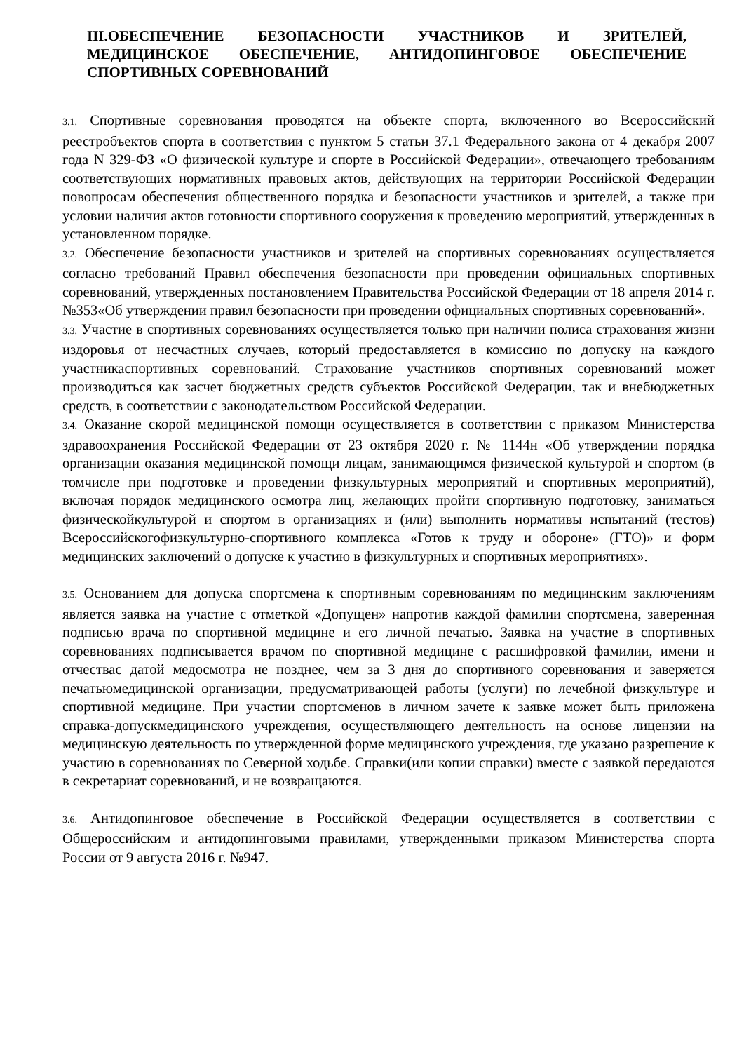III.ОБЕСПЕЧЕНИЕ БЕЗОПАСНОСТИ УЧАСТНИКОВ И ЗРИТЕЛЕЙ, МЕДИЦИНСКОЕ ОБЕСПЕЧЕНИЕ, АНТИДОПИНГОВОЕ ОБЕСПЕЧЕНИЕ СПОРТИВНЫХ СОРЕВНОВАНИЙ
3.1. Спортивные соревнования проводятся на объекте спорта, включенного во Всероссийский реестробъектов спорта в соответствии с пунктом 5 статьи 37.1 Федерального закона от 4 декабря 2007 года N 329-ФЗ «О физической культуре и спорте в Российской Федерации», отвечающего требованиям соответствующих нормативных правовых актов, действующих на территории Российской Федерации повопросам обеспечения общественного порядка и безопасности участников и зрителей, а также при условии наличия актов готовности спортивного сооружения к проведению мероприятий, утвержденных в установленном порядке.
3.2. Обеспечение безопасности участников и зрителей на спортивных соревнованиях осуществляется согласно требований Правил обеспечения безопасности при проведении официальных спортивных соревнований, утвержденных постановлением Правительства Российской Федерации от 18 апреля 2014 г. №353«Об утверждении правил безопасности при проведении официальных спортивных соревнований».
3.3. Участие в спортивных соревнованиях осуществляется только при наличии полиса страхования жизни издоровья от несчастных случаев, который предоставляется в комиссию по допуску на каждого участникаспортивных соревнований. Страхование участников спортивных соревнований может производиться как засчет бюджетных средств субъектов Российской Федерации, так и внебюджетных средств, в соответствии с законодательством Российской Федерации.
3.4. Оказание скорой медицинской помощи осуществляется в соответствии с приказом Министерства здравоохранения Российской Федерации от 23 октября 2020 г. № 1144н «Об утверждении порядка организации оказания медицинской помощи лицам, занимающимся физической культурой и спортом (в томчисле при подготовке и проведении физкультурных мероприятий и спортивных мероприятий), включая порядок медицинского осмотра лиц, желающих пройти спортивную подготовку, заниматься физическойкультурой и спортом в организациях и (или) выполнить нормативы испытаний (тестов) Всероссийскогофизкультурно-спортивного комплекса «Готов к труду и обороне» (ГТО)» и форм медицинских заключений о допуске к участию в физкультурных и спортивных мероприятиях».
3.5. Основанием для допуска спортсмена к спортивным соревнованиям по медицинским заключениям является заявка на участие с отметкой «Допущен» напротив каждой фамилии спортсмена, заверенная подписью врача по спортивной медицине и его личной печатью. Заявка на участие в спортивных соревнованиях подписывается врачом по спортивной медицине с расшифровкой фамилии, имени и отчествас датой медосмотра не позднее, чем за 3 дня до спортивного соревнования и заверяется печатьюмедицинской организации, предусматривающей работы (услуги) по лечебной физкультуре и спортивной медицине. При участии спортсменов в личном зачете к заявке может быть приложена справка-допускмедицинского учреждения, осуществляющего деятельность на основе лицензии на медицинскую деятельность по утвержденной форме медицинского учреждения, где указано разрешение к участию в соревнованиях по Северной ходьбе. Справки(или копии справки) вместе с заявкой передаются в секретариат соревнований, и не возвращаются.
3.6. Антидопинговое обеспечение в Российской Федерации осуществляется в соответствии с Общероссийским и антидопинговыми правилами, утвержденными приказом Министерства спорта России от 9 августа 2016 г. №947.